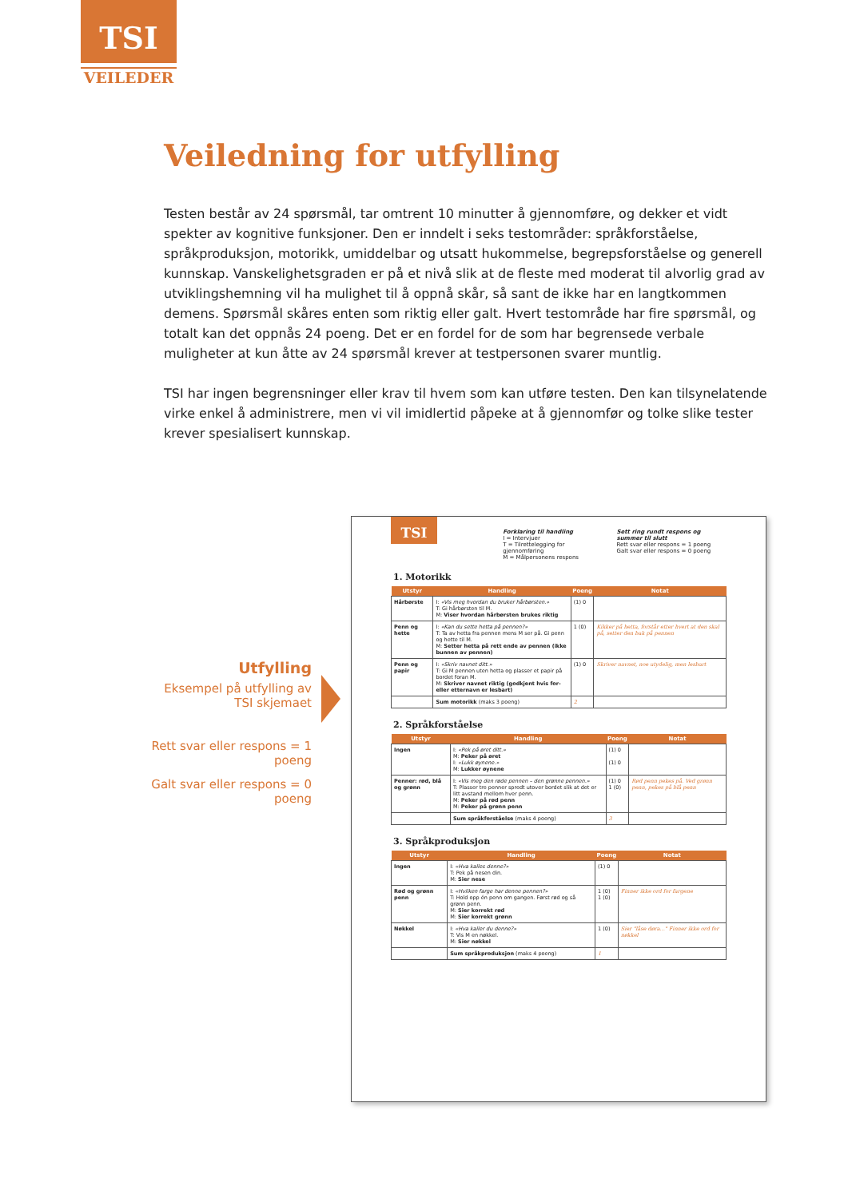TSI
VEILEDER
Veiledning for utfylling
Testen består av 24 spørsmål, tar omtrent 10 minutter å gjennomføre, og dekker et vidt spekter av kognitive funksjoner. Den er inndelt i seks testområder: språkforståelse, språkproduksjon, motorikk, umiddelbar og utsatt hukommelse, begrepsforståelse og generell kunnskap. Vanskelighetsgraden er på et nivå slik at de fleste med moderat til alvorlig grad av utviklingshemning vil ha mulighet til å oppnå skår, så sant de ikke har en langtkommen demens. Spørsmål skåres enten som riktig eller galt. Hvert testområde har fire spørsmål, og totalt kan det oppnås 24 poeng. Det er en fordel for de som har begrensede verbale muligheter at kun åtte av 24 spørsmål krever at testpersonen svarer muntlig.
TSI har ingen begrensninger eller krav til hvem som kan utføre testen. Den kan tilsynelatende virke enkel å administrere, men vi vil imidlertid påpeke at å gjennomfør og tolke slike tester krever spesialisert kunnskap.
Utfylling
Eksempel på utfylling av
TSI skjemaet
Rett svar eller respons = 1 poeng
Galt svar eller respons = 0 poeng
TSI
Forklaring til handling
I = Intervjuer
T = Tilrettelegging for gjennomføring
M = Målpersonens respons
Sett ring rundt respons og summer til slutt
Rett svar eller respons = 1 poeng
Galt svar eller respons = 0 poeng
1. Motorikk
| Utstyr | Handling | Poeng | Notat |
| --- | --- | --- | --- |
| Hårbørste | I: «Vis meg hvordan du bruker hårbørsten.» T: Gi hårbørsten til M. M: Viser hvordan hårbørsten brukes riktig | (1) 0 | |
| Penn og hette | I: «Kan du sette hetta på pennen?» T: Ta av hetta fra pennen mens M ser på. Gi penn og hette til M. M: Setter hetta på rett ende av pennen (ikke bunnen av pennen) | 1 (0) | Kikker på hetta, forstår etter hvert at den skal på, setter den bak på pennen |
| Penn og papir | I: «Skriv navnet ditt.» T: Gi M pennen uten hetta og plasser et papir på bordet foran M. M: Skriver navnet riktig (godkjent hvis for- eller etternavn er lesbart) | (1) 0 | Skriver navnet, noe utydelig, men lesbart |
| | Sum motorikk (maks 3 poeng) | 2 | |
2. Språkforståelse
| Utstyr | Handling | Poeng | Notat |
| --- | --- | --- | --- |
| Ingen | I: «Pek på øret ditt.» M: Peker på øret I: «Lukk øynene.» M: Lukker øynene | (1) 0 (1) 0 | |
| Penner: rød, blå og grønn | I: «Vis meg den røde pennen – den grønne pennen.» T: Plasser tre penner spredt utover bordet slik at det er litt avstand mellom hver penn. M: Peker på rød penn M: Peker på grønn penn | (1) 0 1 (0) | Rød penn pekes på. Ved grønn penn, pekes på blå penn |
| | Sum språkforståelse (maks 4 poeng) | 3 | |
3. Språkproduksjon
| Utstyr | Handling | Poeng | Notat |
| --- | --- | --- | --- |
| Ingen | I: «Hva kalles denne?» T: Pek på nesen din. M: Sier nese | (1) 0 | |
| Rød og grønn penn | I: «Hvilken farge har denne pennen?» T: Hold opp én penn om gangen. Først rød og så grønn penn. M: Sier korrekt rød M: Sier korrekt grønn | 1 (0) 1 (0) | Finner ikke ord for fargene |
| Nøkkel | I: «Hva kaller du denne?» T: Vis M en nøkkel. M: Sier nøkkel | 1 (0) | Sier "låse døra..." Finner ikke ord for nøkkel |
| | Sum språkproduksjon (maks 4 poeng) | 1 | |